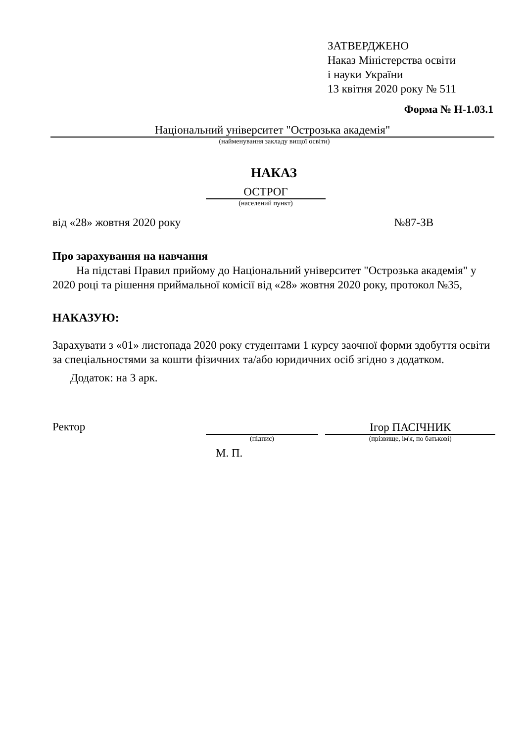ЗАТВЕРДЖЕНО
Наказ Міністерства освіти
і науки України
13 квітня 2020 року № 511
Форма № Н-1.03.1
Національний університет "Острозька академія"
(найменування закладу вищої освіти)
НАКАЗ
ОСТРОГ
(населений пункт)
від «28» жовтня 2020 року №87-ЗВ
Про зарахування на навчання
На підставі Правил прийому до Національний університет "Острозька академія" у 2020 році та рішення приймальної комісії від «28» жовтня 2020 року, протокол №35,
НАКАЗУЮ:
Зарахувати з «01» листопада 2020 року студентами 1 курсу заочної форми здобуття освіти за спеціальностями за кошти фізичних та/або юридичних осіб згідно з додатком.
Додаток: на 3 арк.
Ректор
(підпис)
Ігор ПАСІЧНИК
(прізвище, ім'я, по батькові)
М. П.